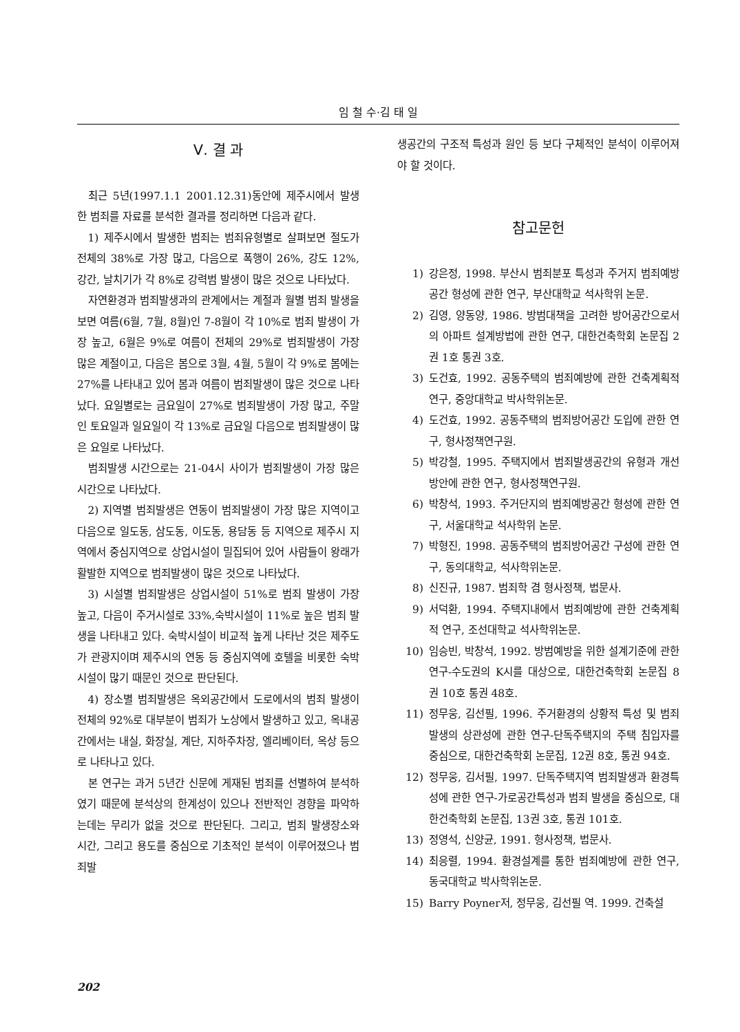임 철 수·김 태 일
Ⅴ. 결 과
최근 5년(1997.1.1 2001.12.31)동안에 제주시에서 발생한 범죄를 자료를 분석한 결과를 정리하면 다음과 같다.
1) 제주시에서 발생한 범죄는 범죄유형별로 살펴보면 절도가 전체의 38%로 가장 많고, 다음으로 폭행이 26%, 강도 12%, 강간, 날치기가 각 8%로 강력범 발생이 많은 것으로 나타났다.
자연환경과 범죄발생과의 관계에서는 계절과 월별 범죄 발생을 보면 여름(6월, 7월, 8월)인 7-8월이 각 10%로 범죄 발생이 가장 높고, 6월은 9%로 여름이 전체의 29%로 범죄발생이 가장 많은 계절이고, 다음은 봄으로 3월, 4월, 5월이 각 9%로 봄에는 27%를 나타내고 있어 봄과 여름이 범죄발생이 많은 것으로 나타났다. 요일별로는 금요일이 27%로 범죄발생이 가장 많고, 주말인 토요일과 일요일이 각 13%로 금요일 다음으로 범죄발생이 많은 요일로 나타났다.
범죄발생 시간으로는 21-04시 사이가 범죄발생이 가장 많은 시간으로 나타났다.
2) 지역별 범죄발생은 연동이 범죄발생이 가장 많은 지역이고 다음으로 일도동, 삼도동, 이도동, 용담동 등 지역으로 제주시 지역에서 중심지역으로 상업시설이 밀집되어 있어 사람들이 왕래가 활발한 지역으로 범죄발생이 많은 것으로 나타났다.
3) 시설별 범죄발생은 상업시설이 51%로 범죄 발생이 가장 높고, 다음이 주거시설로 33%,숙박시설이 11%로 높은 범죄 발생을 나타내고 있다. 숙박시설이 비교적 높게 나타난 것은 제주도가 관광지이며 제주시의 연동 등 중심지역에 호텔을 비롯한 숙박시설이 많기 때문인 것으로 판단된다.
4) 장소별 범죄발생은 옥외공간에서 도로에서의 범죄 발생이 전체의 92%로 대부분이 범죄가 노상에서 발생하고 있고, 옥내공간에서는 내실, 화장실, 계단, 지하주차장, 엘리베이터, 옥상 등으로 나타나고 있다.
본 연구는 과거 5년간 신문에 게재된 범죄를 선별하여 분석하였기 때문에 분석상의 한계성이 있으나 전반적인 경향을 파악하는데는 무리가 없을 것으로 판단된다. 그리고, 범죄 발생장소와 시간, 그리고 용도를 중심으로 기초적인 분석이 이루어졌으나 범죄발
생공간의 구조적 특성과 원인 등 보다 구체적인 분석이 이루어져야 할 것이다.
참고문헌
1) 강은정, 1998. 부산시 범죄분포 특성과 주거지 범죄예방공간 형성에 관한 연구, 부산대학교 석사학위 논문.
2) 김영, 양동양, 1986. 방범대책을 고려한 방어공간으로서의 아파트 설계방법에 관한 연구, 대한건축학회 논문집 2권 1호 통권 3호.
3) 도건효, 1992. 공동주택의 범죄예방에 관한 건축계획적 연구, 중앙대학교 박사학위논문.
4) 도건효, 1992. 공동주택의 범죄방어공간 도입에 관한 연구, 형사정책연구원.
5) 박강철, 1995. 주택지에서 범죄발생공간의 유형과 개선방안에 관한 연구, 형사정책연구원.
6) 박창석, 1993. 주거단지의 범죄예방공간 형성에 관한 연구, 서울대학교 석사학위 논문.
7) 박형진, 1998. 공동주택의 범죄방어공간 구성에 관한 연구, 동의대학교, 석사학위논문.
8) 신진규, 1987. 범죄학 겸 형사정책, 법문사.
9) 서덕환, 1994. 주택지내에서 범죄예방에 관한 건축계획적 연구, 조선대학교 석사학위논문.
10) 임승빈, 박창석, 1992. 방범예방을 위한 설계기준에 관한 연구-수도권의 K시를 대상으로, 대한건축학회 논문집 8권 10호 통권 48호.
11) 정무웅, 김선필, 1996. 주거환경의 상황적 특성 및 범죄발생의 상관성에 관한 연구-단독주택지의 주택 침입자를 중심으로, 대한건축학회 논문집, 12권 8호, 통권 94호.
12) 정무웅, 김서필, 1997. 단독주택지역 범죄발생과 환경특성에 관한 연구-가로공간특성과 범죄 발생을 중심으로, 대한건축학회 논문집, 13권 3호, 통권 101호.
13) 정영석, 신양균, 1991. 형사정책, 법문사.
14) 최응렬, 1994. 환경설계를 통한 범죄예방에 관한 연구, 동국대학교 박사학위논문.
15) Barry Poyner저, 정무웅, 김선필 역. 1999. 건축설
202